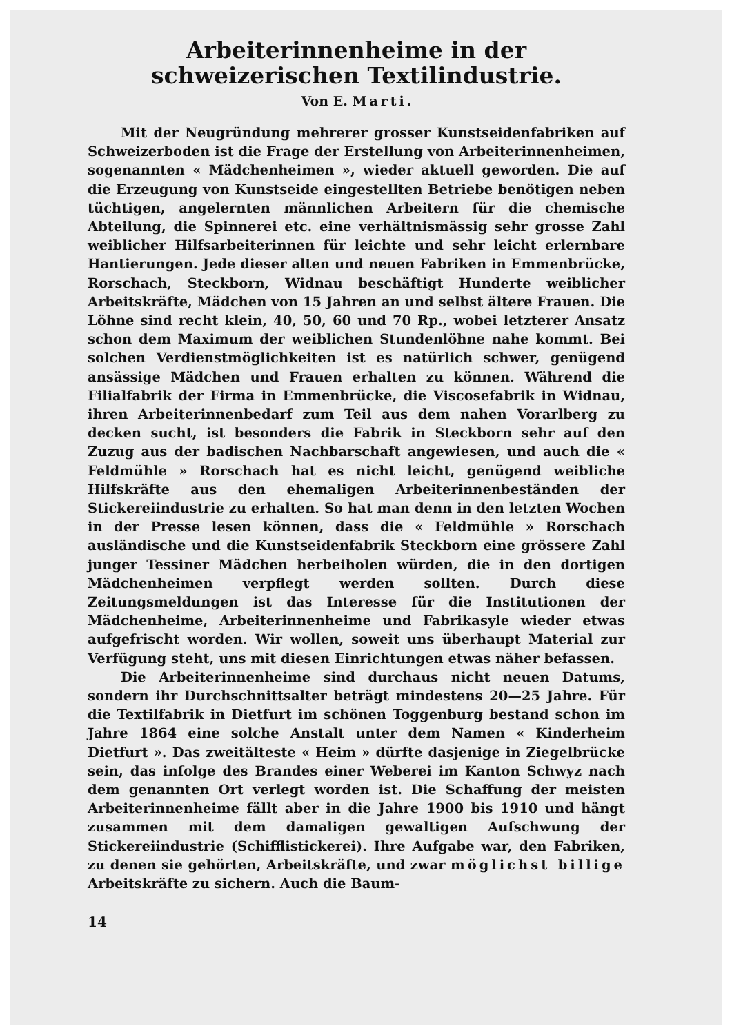Arbeiterinnenheime in der schweizerischen Textilindustrie.
Von E. Marti.
Mit der Neugründung mehrerer grosser Kunstseidenfabriken auf Schweizerboden ist die Frage der Erstellung von Arbeiterinnenheimen, sogenannten « Mädchenheimen », wieder aktuell geworden. Die auf die Erzeugung von Kunstseide eingestellten Betriebe benötigen neben tüchtigen, angelernten männlichen Arbeitern für die chemische Abteilung, die Spinnerei etc. eine verhältnismässig sehr grosse Zahl weiblicher Hilfsarbeiterinnen für leichte und sehr leicht erlernbare Hantierungen. Jede dieser alten und neuen Fabriken in Emmenbrücke, Rorschach, Steckborn, Widnau beschäftigt Hunderte weiblicher Arbeitskräfte, Mädchen von 15 Jahren an und selbst ältere Frauen. Die Löhne sind recht klein, 40, 50, 60 und 70 Rp., wobei letzterer Ansatz schon dem Maximum der weiblichen Stundenlöhne nahe kommt. Bei solchen Verdienstmöglichkeiten ist es natürlich schwer, genügend ansässige Mädchen und Frauen erhalten zu können. Während die Filialfabrik der Firma in Emmenbrücke, die Viscosefabrik in Widnau, ihren Arbeiterinnenbedarf zum Teil aus dem nahen Vorarlberg zu decken sucht, ist besonders die Fabrik in Steckborn sehr auf den Zuzug aus der badischen Nachbarschaft angewiesen, und auch die « Feldmühle » Rorschach hat es nicht leicht, genügend weibliche Hilfskräfte aus den ehemaligen Arbeiterinnenbeständen der Stickereiindustrie zu erhalten. So hat man denn in den letzten Wochen in der Presse lesen können, dass die « Feldmühle » Rorschach ausländische und die Kunstseidenfabrik Steckborn eine grössere Zahl junger Tessiner Mädchen herbeiholen würden, die in den dortigen Mädchenheimen verpflegt werden sollten. Durch diese Zeitungsmeldungen ist das Interesse für die Institutionen der Mädchenheime, Arbeiterinnenheime und Fabrikasyle wieder etwas aufgefrischt worden. Wir wollen, soweit uns überhaupt Material zur Verfügung steht, uns mit diesen Einrichtungen etwas näher befassen.
Die Arbeiterinnenheime sind durchaus nicht neuen Datums, sondern ihr Durchschnittsalter beträgt mindestens 20—25 Jahre. Für die Textilfabrik in Dietfurt im schönen Toggenburg bestand schon im Jahre 1864 eine solche Anstalt unter dem Namen « Kinderheim Dietfurt ». Das zweitälteste « Heim » dürfte dasjenige in Ziegelbrücke sein, das infolge des Brandes einer Weberei im Kanton Schwyz nach dem genannten Ort verlegt worden ist. Die Schaffung der meisten Arbeiterinnenheime fällt aber in die Jahre 1900 bis 1910 und hängt zusammen mit dem damaligen gewaltigen Aufschwung der Stickereiindustrie (Schifflistickerei). Ihre Aufgabe war, den Fabriken, zu denen sie gehörten, Arbeitskräfte, und zwar möglichst billige Arbeitskräfte zu sichern. Auch die Baum-
14